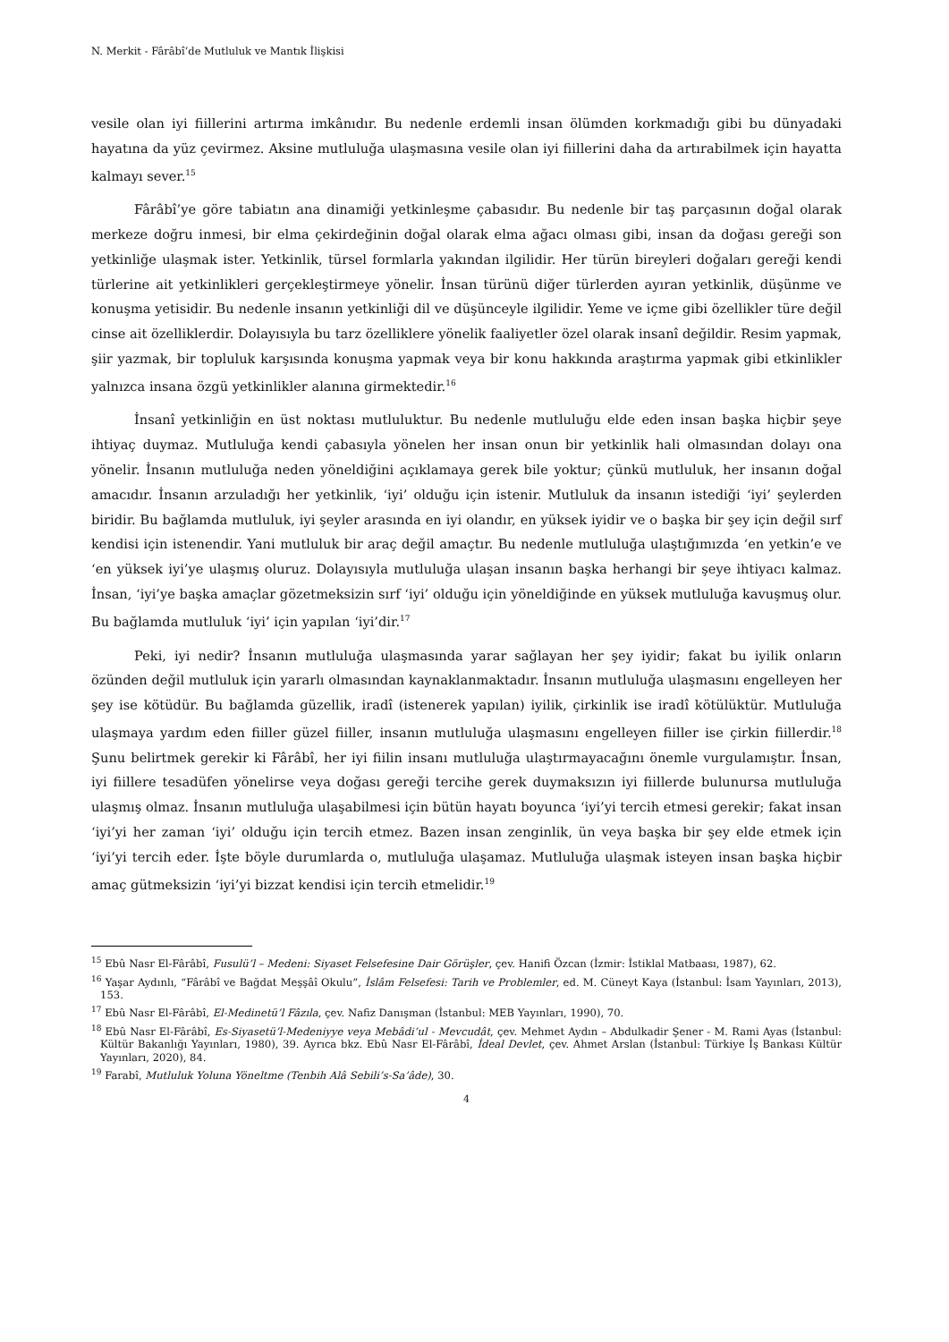N. Merkit - Fârâbî’de Mutluluk ve Mantık İlişkisi
vesile olan iyi fiillerini artırma imkânıdır. Bu nedenle erdemli insan ölümden korkmadığı gibi bu dünyadaki hayatına da yüz çevirmez. Aksine mutluluğa ulaşmasına vesile olan iyi fiillerini daha da artırabilmek için hayatta kalmayı sever.<sup>15</sup>
Fârâbî’ye göre tabiatın ana dinamiği yetkinleşme çabasıdır. Bu nedenle bir taş parçasının doğal olarak merkeze doğru inmesi, bir elma çekirdeğinin doğal olarak elma ağacı olması gibi, insan da doğası gereği son yetkinliğe ulaşmak ister. Yetkinlik, türsel formlarla yakından ilgilidir. Her türün bireyleri doğaları gereği kendi türlerine ait yetkinlikleri gerçekleştirmeye yönelir. İnsan türünü diğer türlerden ayıran yetkinlik, düşünme ve konuşma yetisidir. Bu nedenle insanın yetkinliği dil ve düşünceyle ilgilidir. Yeme ve içme gibi özellikler türe değil cinse ait özelliklerdir. Dolayısıyla bu tarz özelliklere yönelik faaliyetler özel olarak insanî değildir. Resim yapmak, şiir yazmak, bir topluluk karşısında konuşma yapmak veya bir konu hakkında araştırma yapmak gibi etkinlikler yalnızca insana özgü yetkinlikler alanına girmektedir.<sup>16</sup>
İnsanî yetkinliğin en üst noktası mutluluktur. Bu nedenle mutluluğu elde eden insan başka hiçbir şeye ihtiyaç duymaz. Mutluluğa kendi çabasıyla yönelen her insan onun bir yetkinlik hali olmasından dolayı ona yönelir. İnsanın mutluluğa neden yöneldiğini açıklamaya gerek bile yoktur; çünkü mutluluk, her insanın doğal amacıdır. İnsanın arzuladığı her yetkinlik, ‘iyi’ olduğu için istenir. Mutluluk da insanın istediği ‘iyi’ şeylerden biridir. Bu bağlamda mutluluk, iyi şeyler arasında en iyi olandır, en yüksek iyidir ve o başka bir şey için değil sırf kendisi için istenendir. Yani mutluluk bir araç değil amaçtır. Bu nedenle mutluluğa ulaştığımızda ‘en yetkin’e ve ‘en yüksek iyi’ye ulaşmış oluruz. Dolayısıyla mutluluğa ulaşan insanın başka herhangi bir şeye ihtiyacı kalmaz. İnsan, ‘iyi’ye başka amaçlar gözetmeksizin sırf ‘iyi’ olduğu için yöneldiğinde en yüksek mutluluğa kavuşmuş olur. Bu bağlamda mutluluk ‘iyi’ için yapılan ‘iyi’dir.<sup>17</sup>
Peki, iyi nedir? İnsanın mutluluğa ulaşmasında yarar sağlayan her şey iyidir; fakat bu iyilik onların özünden değil mutluluk için yararlı olmasından kaynaklanmaktadır. İnsanın mutluluğa ulaşmasını engelleyen her şey ise kötüdür. Bu bağlamda güzellik, iradî (istenerek yapılan) iyilik, çirkinlik ise iradî kötülüktür. Mutluluğa ulaşmaya yardım eden fiiller güzel fiiller, insanın mutluluğa ulaşmasını engelleyen fiiller ise çirkin fiillerdir.<sup>18</sup> Şunu belirtmek gerekir ki Fârâbî, her iyi fiilin insanı mutluluğa ulaştırmayacağını önemle vurgulamıştır. İnsan, iyi fiillere tesadüfen yönelirse veya doğası gereği tercihe gerek duymaksızın iyi fiillerde bulunursa mutluluğa ulaşmış olmaz. İnsanın mutluluğa ulaşabilmesi için bütün hayatı boyunca ‘iyi’yi tercih etmesi gerekir; fakat insan ‘iyi’yi her zaman ‘iyi’ olduğu için tercih etmez. Bazen insan zenginlik, ün veya başka bir şey elde etmek için ‘iyi’yi tercih eder. İşte böyle durumlarda o, mutluluğa ulaşamaz. Mutluluğa ulaşmak isteyen insan başka hiçbir amaç gütmeksizin ‘iyi’yi bizzat kendisi için tercih etmelidir.<sup>19</sup>
<sup>15</sup> Ebû Nasr El-Fârâbî, Fusulü’l – Medeni: Siyaset Felsefesine Dair Görüşler, çev. Hanifi Özcan (İzmir: İstiklal Matbaası, 1987), 62.
<sup>16</sup> Yaşar Aydınlı, “Fârâbî ve Bağdat Meşşâî Okulu”, İslâm Felsefesi: Tarih ve Problemler, ed. M. Cüneyt Kaya (İstanbul: İsam Yayınları, 2013), 153.
<sup>17</sup> Ebû Nasr El-Fârâbî, El-Medinetü’l Fâzıla, çev. Nafiz Danışman (İstanbul: MEB Yayınları, 1990), 70.
<sup>18</sup> Ebû Nasr El-Fârâbî, Es-Siyasetü’l-Medeniyye veya Mebâdi’ul - Mevcudât, çev. Mehmet Aydın – Abdulkadir Şener - M. Rami Ayas (İstanbul: Kültür Bakanlığı Yayınları, 1980), 39. Ayrıca bkz. Ebû Nasr El-Fârâbî, İdeal Devlet, çev. Ahmet Arslan (İstanbul: Türkiye İş Bankası Kültür Yayınları, 2020), 84.
<sup>19</sup> Farabî, Mutluluk Yoluna Yöneltme (Tenbih Alâ Sebili’s-Sa’âde), 30.
4